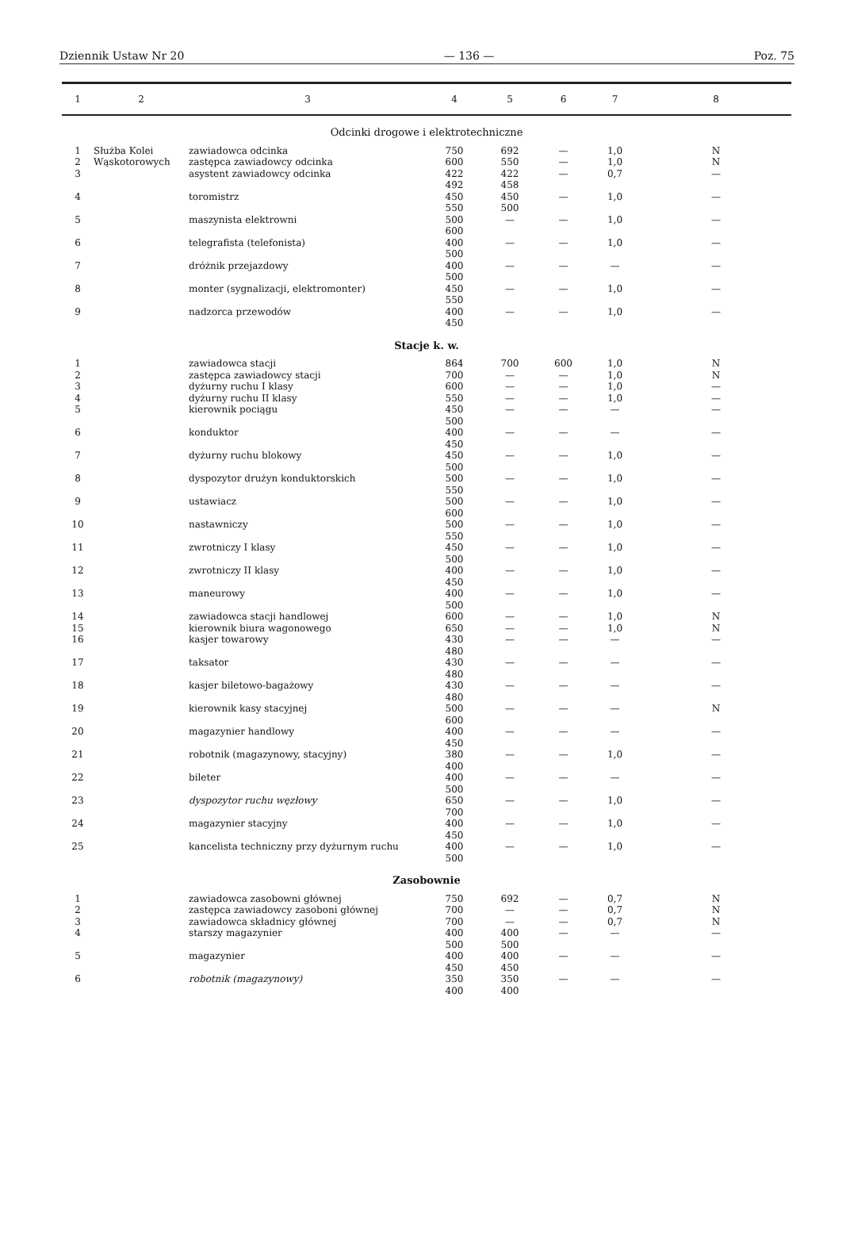Dziennik Ustaw Nr 20 — 136 — Poz. 75
| 1 | 2 | 3 | 4 | 5 | 6 | 7 | 8 |
| --- | --- | --- | --- | --- | --- | --- | --- |
| Odcinki drogowe i elektrotechniczne | | | | | | | |
| 1 | Służba Kolei Wąskotorowych | zawiadowca odcinka | 750 | 692 | — | 1,0 | N |
| 2 | | zastępca zawiadowcy odcinka | 600 | 550 | — | 1,0 | N |
| 3 | | asystent zawiadowcy odcinka | 422 492 | 422 458 | — | 0,7 | — |
| 4 | | toromistrz | 450 550 | 450 500 | — | 1,0 | — |
| 5 | | maszynista elektrowni | 500 600 | — | — | 1,0 | — |
| 6 | | telegrafista (telefonista) | 400 500 | — | — | 1,0 | — |
| 7 | | dróżnik przejazdowy | 400 500 | — | — | — | — |
| 8 | | monter (sygnalizacji, elektromonter) | 450 550 | — | — | 1,0 | — |
| 9 | | nadzorca przewodów | 400 450 | — | — | 1,0 | — |
| Stacje k. w. | | | | | | | |
| 1 | | zawiadowca stacji | 864 | 700 | 600 | 1,0 | N |
| 2 | | zastępca zawiadowcy stacji | 700 | — | — | 1,0 | N |
| 3 | | dyżurny ruchu I klasy | 600 | — | — | 1,0 | — |
| 4 | | dyżurny ruchu II klasy | 550 | — | — | 1,0 | — |
| 5 | | kierownik pociągu | 450 500 | — | — | — | — |
| 6 | | konduktor | 400 450 | — | — | — | — |
| 7 | | dyżurny ruchu blokowy | 450 500 | — | — | 1,0 | — |
| 8 | | dyspozytor drużyn konduktorskich | 500 550 | — | — | 1,0 | — |
| 9 | | ustawiacz | 500 600 | — | — | 1,0 | — |
| 10 | | nastawniczy | 500 550 | — | — | 1,0 | — |
| 11 | | zwrotniczy I klasy | 450 500 | — | — | 1,0 | — |
| 12 | | zwrotniczy II klasy | 400 450 | — | — | 1,0 | — |
| 13 | | maneurowy | 400 500 | — | — | 1,0 | — |
| 14 | | zawiadowca stacji handlowej | 600 | — | — | 1,0 | N |
| 15 | | kierownik biura wagonowego | 650 | — | — | 1,0 | N |
| 16 | | kasjer towarowy | 430 480 | — | — | — | — |
| 17 | | taksator | 430 480 | — | — | — | — |
| 18 | | kasjer biletowo-bagażowy | 430 480 | — | — | — | — |
| 19 | | kierownik kasy stacyjnej | 500 600 | — | — | — | N |
| 20 | | magazynier handlowy | 400 450 | — | — | — | — |
| 21 | | robotnik (magazynowy, stacyjny) | 380 400 | — | — | 1,0 | — |
| 22 | | bileter | 400 500 | — | — | — | — |
| 23 | | dyspozytor ruchu węzłowy | 650 700 | — | — | 1,0 | — |
| 24 | | magazynier stacyjny | 400 450 | — | — | 1,0 | — |
| 25 | | kancelista techniczny przy dyżurnym ruchu | 400 500 | — | — | 1,0 | — |
| Zasobownie | | | | | | | |
| 1 | | zawiadowca zasobowni głównej | 750 | 692 | — | 0,7 | N |
| 2 | | zastępca zawiadowcy zasoboni głównej | 700 | — | — | 0,7 | N |
| 3 | | zawiadowca składnicy głównej | 700 | — | — | 0,7 | N |
| 4 | | starszy magazynier | 400 500 | 400 500 | — | — | — |
| 5 | | magazynier | 400 450 | 400 450 | — | — | — |
| 6 | | robotnik (magazynowy) | 350 400 | 350 400 | — | — | — |